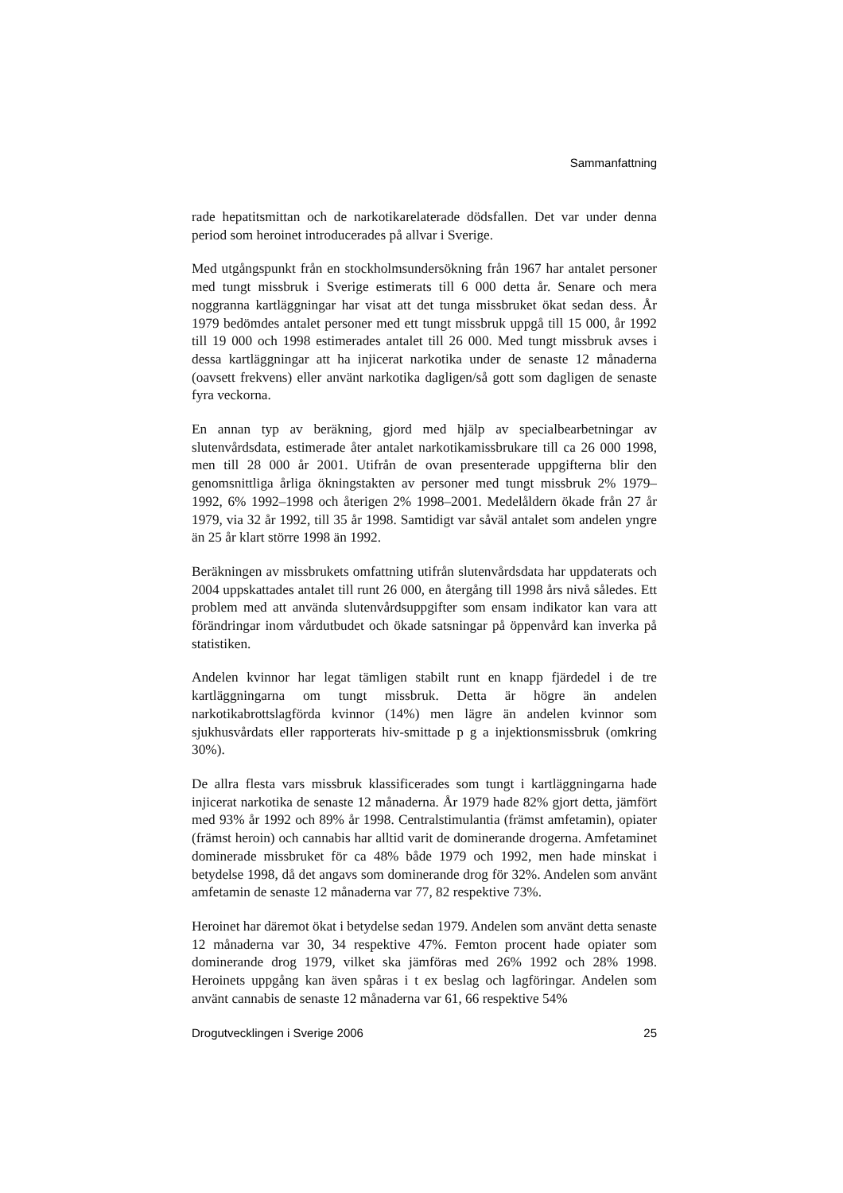Sammanfattning
rade hepatitsmittan och de narkotikarelaterade dödsfallen. Det var under denna period som heroinet introducerades på allvar i Sverige.
Med utgångspunkt från en stockholmsundersökning från 1967 har antalet personer med tungt missbruk i Sverige estimerats till 6 000 detta år. Senare och mera noggranna kartläggningar har visat att det tunga missbruket ökat sedan dess. År 1979 bedömdes antalet personer med ett tungt missbruk uppgå till 15 000, år 1992 till 19 000 och 1998 estimerades antalet till 26 000. Med tungt missbruk avses i dessa kartläggningar att ha injicerat narkotika under de senaste 12 månaderna (oavsett frekvens) eller använt narkotika dagligen/så gott som dagligen de senaste fyra veckorna.
En annan typ av beräkning, gjord med hjälp av specialbearbetningar av slutenvårdsdata, estimerade åter antalet narkotikamissbrukare till ca 26 000 1998, men till 28 000 år 2001. Utifrån de ovan presenterade uppgifterna blir den genomsnittliga årliga ökningstakten av personer med tungt missbruk 2% 1979–1992, 6% 1992–1998 och återigen 2% 1998–2001. Medelåldern ökade från 27 år 1979, via 32 år 1992, till 35 år 1998. Samtidigt var såväl antalet som andelen yngre än 25 år klart större 1998 än 1992.
Beräkningen av missbrukets omfattning utifrån slutenvårdsdata har uppdaterats och 2004 uppskattades antalet till runt 26 000, en återgång till 1998 års nivå således. Ett problem med att använda slutenvårdsuppgifter som ensam indikator kan vara att förändringar inom vårdutbudet och ökade satsningar på öppenvård kan inverka på statistiken.
Andelen kvinnor har legat tämligen stabilt runt en knapp fjärdedel i de tre kartläggningarna om tungt missbruk. Detta är högre än andelen narkotikabrottslagförda kvinnor (14%) men lägre än andelen kvinnor som sjukhusvårdats eller rapporterats hiv-smittade p g a injektionsmissbruk (omkring 30%).
De allra flesta vars missbruk klassificerades som tungt i kartläggningarna hade injicerat narkotika de senaste 12 månaderna. År 1979 hade 82% gjort detta, jämfört med 93% år 1992 och 89% år 1998. Centralstimulantia (främst amfetamin), opiater (främst heroin) och cannabis har alltid varit de dominerande drogerna. Amfetaminet dominerade missbruket för ca 48% både 1979 och 1992, men hade minskat i betydelse 1998, då det angavs som dominerande drog för 32%. Andelen som använt amfetamin de senaste 12 månaderna var 77, 82 respektive 73%.
Heroinet har däremot ökat i betydelse sedan 1979. Andelen som använt detta senaste 12 månaderna var 30, 34 respektive 47%. Femton procent hade opiater som dominerande drog 1979, vilket ska jämföras med 26% 1992 och 28% 1998. Heroinets uppgång kan även spåras i t ex beslag och lagföringar. Andelen som använt cannabis de senaste 12 månaderna var 61, 66 respektive 54%
Drogutvecklingen i Sverige 2006 25